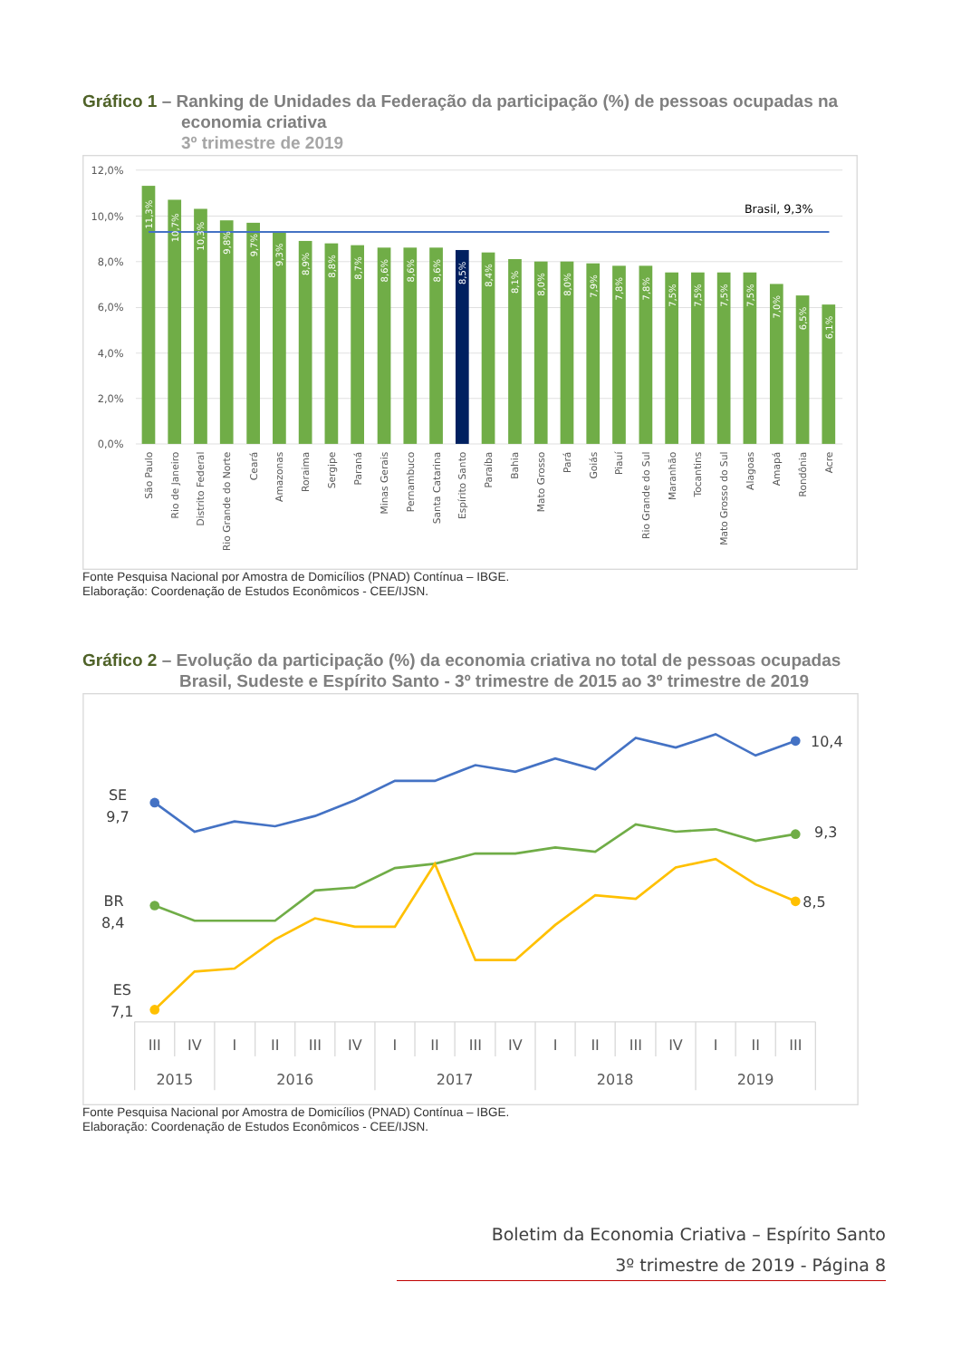Gráfico 1 – Ranking de Unidades da Federação da participação (%) de pessoas ocupadas na
economia criativa
3º trimestre de 2019
12,0%
10,0%
8,0%
6,0%
4,0%
2,0%
0,0%
Brasil, 9,3%
11,3%
10,7%
10,3%
9,8%
9,7%
9,3%
8,9%
8,8%
8,7%
8,6%
8,6%
8,6%
8,5%
8,4%
8,1%
8,0%
8,0%
7,9%
7,8%
7,8%
7,5%
7,5%
7,5%
7,5%
7,0%
6,5%
6,1%
São Paulo
Rio de Janeiro
Distrito Federal
Rio Grande do Norte
Ceará
Amazonas
Roraima
Sergipe
Paraná
Minas Gerais
Pernambuco
Santa Catarina
Espírito Santo
Paraíba
Bahia
Mato Grosso
Pará
Goiás
Piauí
Rio Grande do Sul
Maranhão
Tocantins
Mato Grosso do Sul
Alagoas
Amapá
Rondônia
Acre
Fonte Pesquisa Nacional por Amostra de Domicílios (PNAD) Contínua – IBGE.
Elaboração: Coordenação de Estudos Econômicos - CEE/IJSN.
Gráfico 2 – Evolução da participação (%) da economia criativa no total de pessoas ocupadas
Brasil, Sudeste e Espírito Santo - 3º trimestre de 2015 ao 3º trimestre de 2019
SE
9,7
BR
8,4
ES
7,1
10,4
9,3
8,5
III
IV
I
II
III
IV
I
II
III
IV
I
II
III
IV
I
II
III
2015
2016
2017
2018
2019
Fonte Pesquisa Nacional por Amostra de Domicílios (PNAD) Contínua – IBGE.
Elaboração: Coordenação de Estudos Econômicos - CEE/IJSN.
Boletim da Economia Criativa – Espírito Santo
3º trimestre de 2019 - Página 8